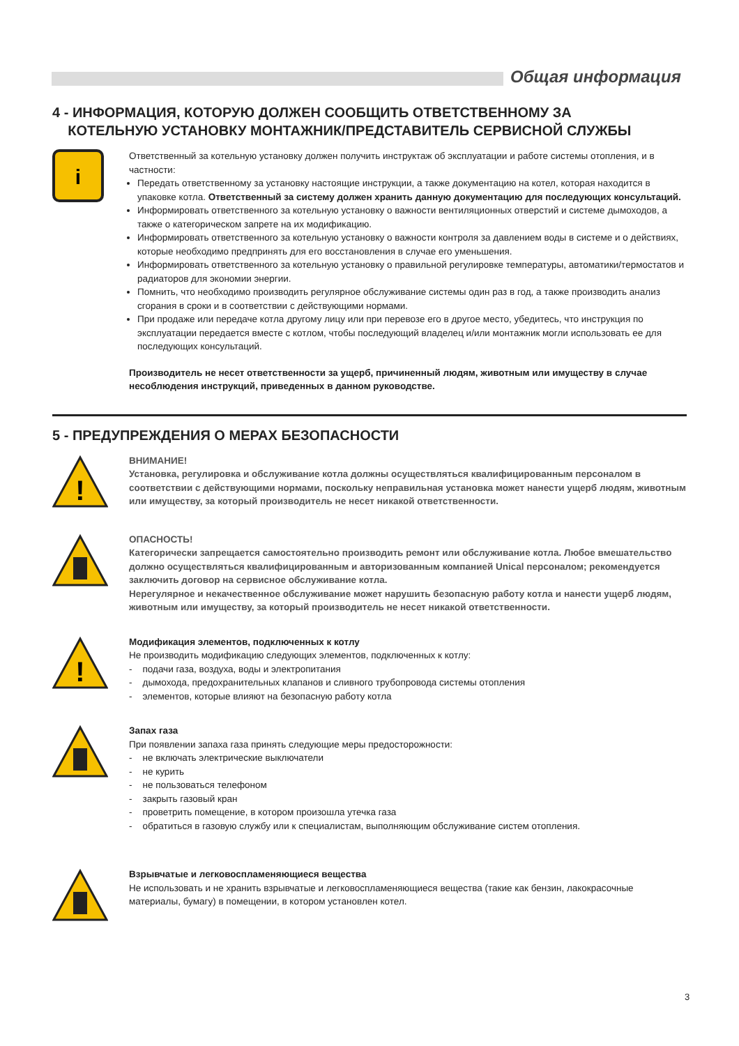Общая информация
4 - ИНФОРМАЦИЯ, КОТОРУЮ ДОЛЖЕН СООБЩИТЬ ОТВЕТСТВЕННОМУ ЗА
КОТЕЛЬНУЮ УСТАНОВКУ МОНТАЖНИК/ПРЕДСТАВИТЕЛЬ СЕРВИСНОЙ СЛУЖБЫ
i
Ответственный за котельную установку должен получить инструктаж об эксплуатации и работе системы отопления, и в частности:
Передать ответственному за установку настоящие инструкции, а также документацию на котел, которая находится в упаковке котла. Ответственный за систему должен хранить данную документацию для последующих консультаций.
Информировать ответственного за котельную установку о важности вентиляционных отверстий и системе дымоходов, а также о категорическом запрете на их модификацию.
Информировать ответственного за котельную установку о важности контроля за давлением воды в системе и о действиях, которые необходимо предпринять для его восстановления в случае его уменьшения.
Информировать ответственного за котельную установку о правильной регулировке температуры, автоматики/термостатов и радиаторов для экономии энергии.
Помнить, что необходимо производить регулярное обслуживание системы один раз в год, а также производить анализ сгорания в сроки и в соответствии с действующими нормами.
При продаже или передаче котла другому лицу или при перевозе его в другое место, убедитесь, что инструкция по эксплуатации передается вместе с котлом, чтобы последующий владелец и/или монтажник могли использовать ее для последующих консультаций.
Производитель не несет ответственности за ущерб, причиненный людям, животным или имуществу в случае несоблюдения инструкций, приведенных в данном руководстве.
5 - ПРЕДУПРЕЖДЕНИЯ О МЕРАХ БЕЗОПАСНОСТИ
!
ВНИМАНИЕ!
Установка, регулировка и обслуживание котла должны осуществляться квалифицированным персоналом в соответствии с действующими нормами, поскольку неправильная установка может нанести ущерб людям, животным или имуществу, за который производитель не несет никакой ответственности.
ОПАСНОСТЬ!
Категорически запрещается самостоятельно производить ремонт или обслуживание котла. Любое вмешательство должно осуществляться квалифицированным и авторизованным компанией Unical персоналом; рекомендуется заключить договор на сервисное обслуживание котла.
Нерегулярное и некачественное обслуживание может нарушить безопасную работу котла и нанести ущерб людям, животным или имуществу, за который производитель не несет никакой ответственности.
!
Модификация элементов, подключенных к котлу
Не производить модификацию следующих элементов, подключенных к котлу:
- подачи газа, воздуха, воды и электропитания
- дымохода, предохранительных клапанов и сливного трубопровода системы отопления
- элементов, которые влияют на безопасную работу котла
Запах газа
При появлении запаха газа принять следующие меры предосторожности:
- не включать электрические выключатели
- не курить
- не пользоваться телефоном
- закрыть газовый кран
- проветрить помещение, в котором произошла утечка газа
- обратиться в газовую службу или к специалистам, выполняющим обслуживание систем отопления.
Взрывчатые и легковоспламеняющиеся вещества
Не использовать и не хранить взрывчатые и легковоспламеняющиеся вещества (такие как бензин, лакокрасочные материалы, бумагу) в помещении, в котором установлен котел.
3